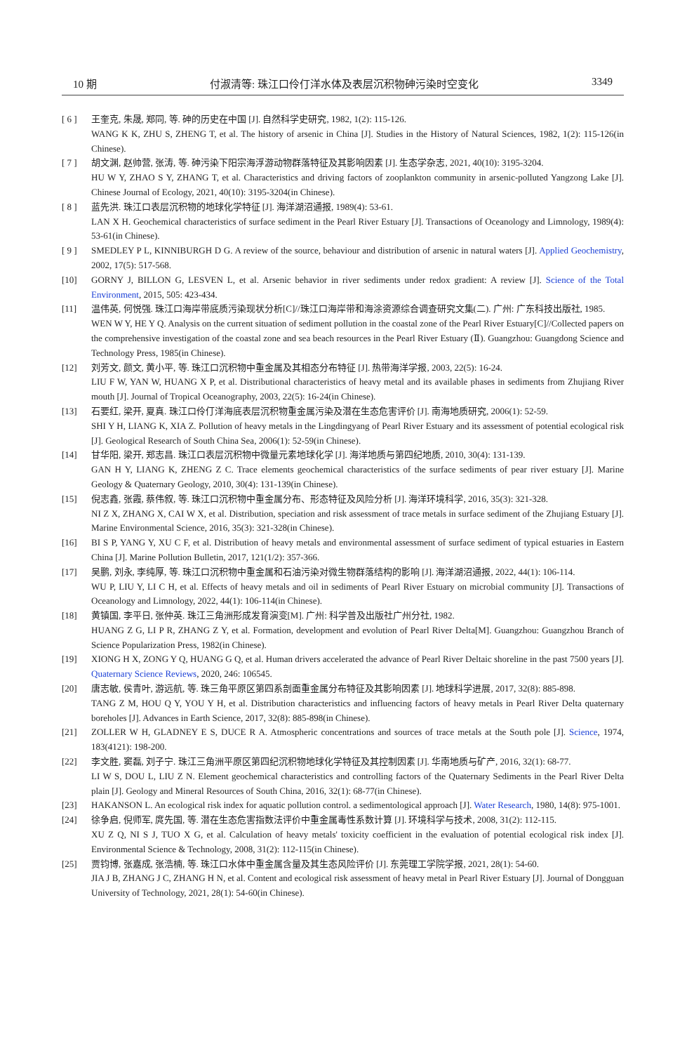10 期 付淑清等: 珠江口伶仃洋水体及表层沉积物砷污染时空变化 3349
[ 6 ] 王奎克, 朱晟, 郑同, 等. 砷的历史在中国 [J]. 自然科学史研究, 1982, 1(2): 115-126.
WANG K K, ZHU S, ZHENG T, et al. The history of arsenic in China [J]. Studies in the History of Natural Sciences, 1982, 1(2): 115-126(in Chinese).
[ 7 ] 胡文渊, 赵帅营, 张涛, 等. 砷污染下阳宗海浮游动物群落特征及其影响因素 [J]. 生态学杂志, 2021, 40(10): 3195-3204.
HU W Y, ZHAO S Y, ZHANG T, et al. Characteristics and driving factors of zooplankton community in arsenic-polluted Yangzong Lake [J]. Chinese Journal of Ecology, 2021, 40(10): 3195-3204(in Chinese).
[ 8 ] 蓝先洪. 珠江口表层沉积物的地球化学特征 [J]. 海洋湖沼通报, 1989(4): 53-61.
LAN X H. Geochemical characteristics of surface sediment in the Pearl River Estuary [J]. Transactions of Oceanology and Limnology, 1989(4): 53-61(in Chinese).
[ 9 ] SMEDLEY P L, KINNIBURGH D G. A review of the source, behaviour and distribution of arsenic in natural waters [J]. Applied Geochemistry, 2002, 17(5): 517-568.
[10] GORNY J, BILLON G, LESVEN L, et al. Arsenic behavior in river sediments under redox gradient: A review [J]. Science of the Total Environment, 2015, 505: 423-434.
[11] 温伟英, 何悦强. 珠江口海岸带底质污染现状分析[C]//珠江口海岸带和海涂资源综合调查研究文集(二). 广州: 广东科技出版社, 1985.
WEN W Y, HE Y Q. Analysis on the current situation of sediment pollution in the coastal zone of the Pearl River Estuary[C]//Collected papers on the comprehensive investigation of the coastal zone and sea beach resources in the Pearl River Estuary (Ⅱ). Guangzhou: Guangdong Science and Technology Press, 1985(in Chinese).
[12] 刘芳文, 颜文, 黄小平, 等. 珠江口沉积物中重金属及其相态分布特征 [J]. 热带海洋学报, 2003, 22(5): 16-24.
LIU F W, YAN W, HUANG X P, et al. Distributional characteristics of heavy metal and its available phases in sediments from Zhujiang River mouth [J]. Journal of Tropical Oceanography, 2003, 22(5): 16-24(in Chinese).
[13] 石要红, 梁开, 夏真. 珠江口伶仃洋海底表层沉积物重金属污染及潜在生态危害评价 [J]. 南海地质研究, 2006(1): 52-59.
SHI Y H, LIANG K, XIA Z. Pollution of heavy metals in the Lingdingyang of Pearl River Estuary and its assessment of potential ecological risk [J]. Geological Research of South China Sea, 2006(1): 52-59(in Chinese).
[14] 甘华阳, 梁开, 郑志昌. 珠江口表层沉积物中微量元素地球化学 [J]. 海洋地质与第四纪地质, 2010, 30(4): 131-139.
GAN H Y, LIANG K, ZHENG Z C. Trace elements geochemical characteristics of the surface sediments of pear river estuary [J]. Marine Geology & Quaternary Geology, 2010, 30(4): 131-139(in Chinese).
[15] 倪志鑫, 张霞, 蔡伟叙, 等. 珠江口沉积物中重金属分布、形态特征及风险分析 [J]. 海洋环境科学, 2016, 35(3): 321-328.
NI Z X, ZHANG X, CAI W X, et al. Distribution, speciation and risk assessment of trace metals in surface sediment of the Zhujiang Estuary [J]. Marine Environmental Science, 2016, 35(3): 321-328(in Chinese).
[16] BI S P, YANG Y, XU C F, et al. Distribution of heavy metals and environmental assessment of surface sediment of typical estuaries in Eastern China [J]. Marine Pollution Bulletin, 2017, 121(1/2): 357-366.
[17] 吴鹏, 刘永, 李纯厚, 等. 珠江口沉积物中重金属和石油污染对微生物群落结构的影响 [J]. 海洋湖沼通报, 2022, 44(1): 106-114.
WU P, LIU Y, LI C H, et al. Effects of heavy metals and oil in sediments of Pearl River Estuary on microbial community [J]. Transactions of Oceanology and Limnology, 2022, 44(1): 106-114(in Chinese).
[18] 黄镇国, 李平日, 张仲英. 珠江三角洲形成发育演变[M]. 广州: 科学普及出版社广州分社, 1982.
HUANG Z G, LI P R, ZHANG Z Y, et al. Formation, development and evolution of Pearl River Delta[M]. Guangzhou: Guangzhou Branch of Science Popularization Press, 1982(in Chinese).
[19] XIONG H X, ZONG Y Q, HUANG G Q, et al. Human drivers accelerated the advance of Pearl River Deltaic shoreline in the past 7500 years [J]. Quaternary Science Reviews, 2020, 246: 106545.
[20] 唐志敏, 侯青叶, 游远航, 等. 珠三角平原区第四系剖面重金属分布特征及其影响因素 [J]. 地球科学进展, 2017, 32(8): 885-898.
TANG Z M, HOU Q Y, YOU Y H, et al. Distribution characteristics and influencing factors of heavy metals in Pearl River Delta quaternary boreholes [J]. Advances in Earth Science, 2017, 32(8): 885-898(in Chinese).
[21] ZOLLER W H, GLADNEY E S, DUCE R A. Atmospheric concentrations and sources of trace metals at the South pole [J]. Science, 1974, 183(4121): 198-200.
[22] 李文胜, 窦磊, 刘子宁. 珠江三角洲平原区第四纪沉积物地球化学特征及其控制因素 [J]. 华南地质与矿产, 2016, 32(1): 68-77.
LI W S, DOU L, LIU Z N. Element geochemical characteristics and controlling factors of the Quaternary Sediments in the Pearl River Delta plain [J]. Geology and Mineral Resources of South China, 2016, 32(1): 68-77(in Chinese).
[23] HAKANSON L. An ecological risk index for aquatic pollution control. a sedimentological approach [J]. Water Research, 1980, 14(8): 975-1001.
[24] 徐争启, 倪师军, 庹先国, 等. 潜在生态危害指数法评价中重金属毒性系数计算 [J]. 环境科学与技术, 2008, 31(2): 112-115.
XU Z Q, NI S J, TUO X G, et al. Calculation of heavy metals' toxicity coefficient in the evaluation of potential ecological risk index [J]. Environmental Science & Technology, 2008, 31(2): 112-115(in Chinese).
[25] 贾钧博, 张嘉成, 张浩楠, 等. 珠江口水体中重金属含量及其生态风险评价 [J]. 东莞理工学院学报, 2021, 28(1): 54-60.
JIA J B, ZHANG J C, ZHANG H N, et al. Content and ecological risk assessment of heavy metal in Pearl River Estuary [J]. Journal of Dongguan University of Technology, 2021, 28(1): 54-60(in Chinese).